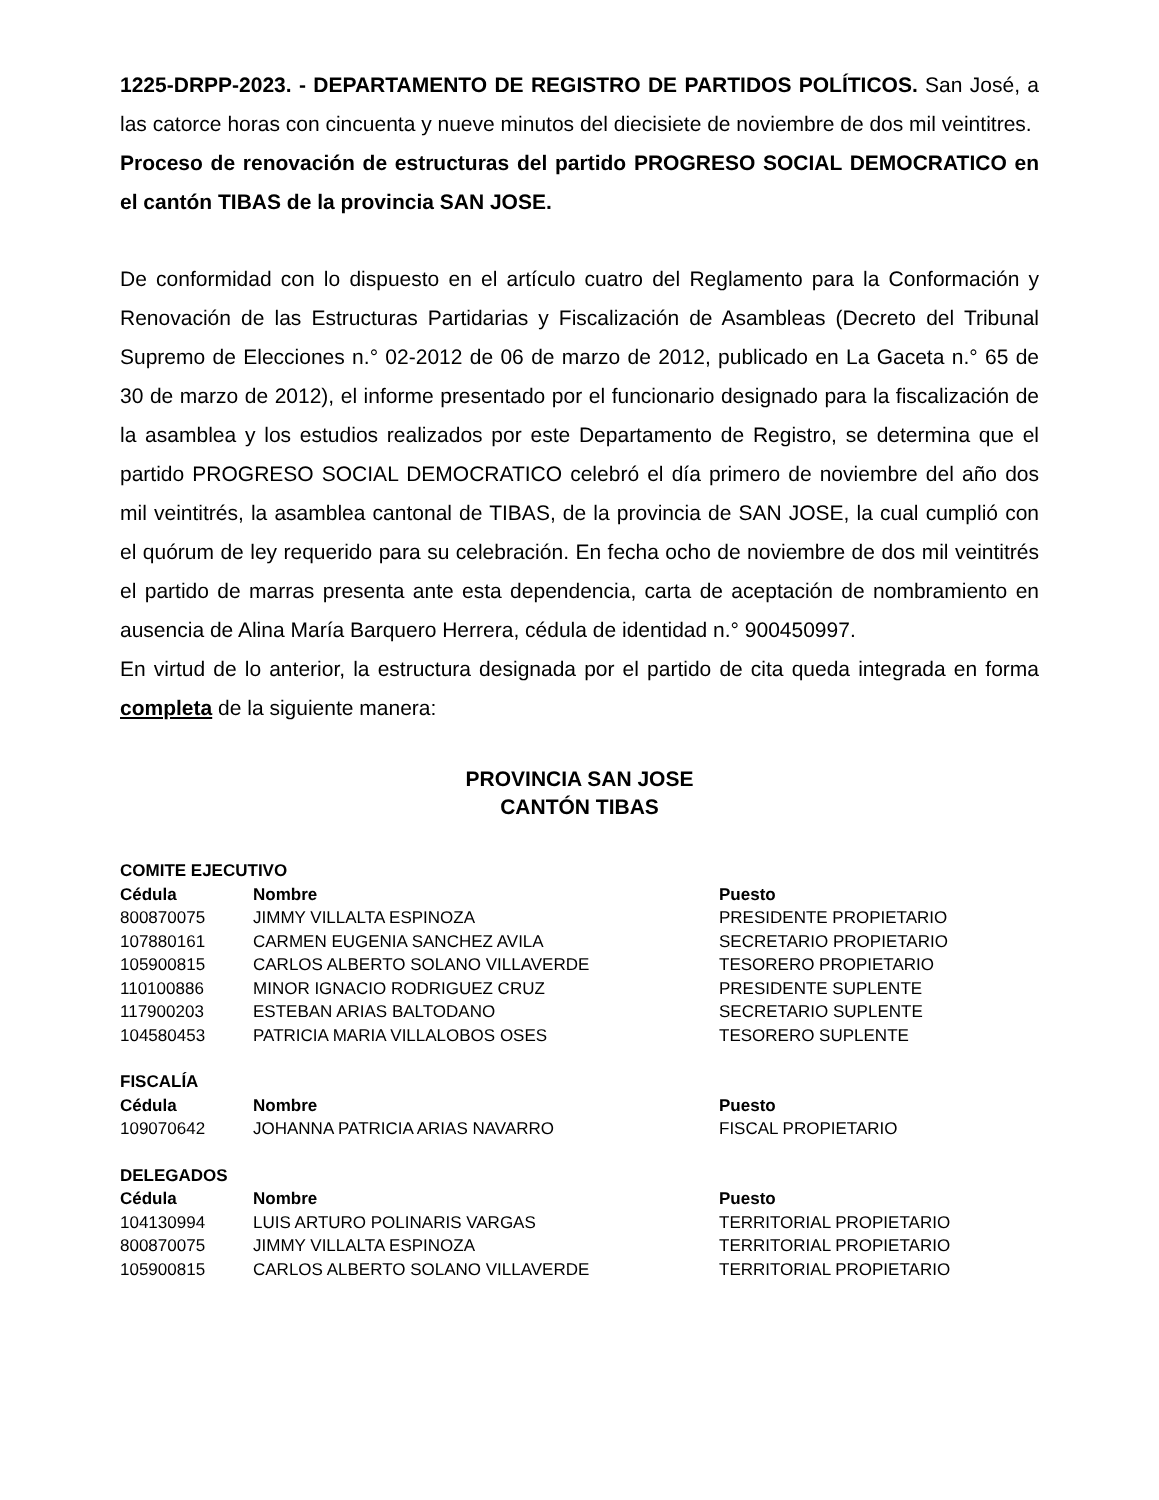1225-DRPP-2023. - DEPARTAMENTO DE REGISTRO DE PARTIDOS POLÍTICOS. San José, a las catorce horas con cincuenta y nueve minutos del diecisiete de noviembre de dos mil veintitres.
Proceso de renovación de estructuras del partido PROGRESO SOCIAL DEMOCRATICO en el cantón TIBAS de la provincia SAN JOSE.
De conformidad con lo dispuesto en el artículo cuatro del Reglamento para la Conformación y Renovación de las Estructuras Partidarias y Fiscalización de Asambleas (Decreto del Tribunal Supremo de Elecciones n.° 02-2012 de 06 de marzo de 2012, publicado en La Gaceta n.° 65 de 30 de marzo de 2012), el informe presentado por el funcionario designado para la fiscalización de la asamblea y los estudios realizados por este Departamento de Registro, se determina que el partido PROGRESO SOCIAL DEMOCRATICO celebró el día primero de noviembre del año dos mil veintitrés, la asamblea cantonal de TIBAS, de la provincia de SAN JOSE, la cual cumplió con el quórum de ley requerido para su celebración. En fecha ocho de noviembre de dos mil veintitrés el partido de marras presenta ante esta dependencia, carta de aceptación de nombramiento en ausencia de Alina María Barquero Herrera, cédula de identidad n.° 900450997.
En virtud de lo anterior, la estructura designada por el partido de cita queda integrada en forma completa de la siguiente manera:
PROVINCIA SAN JOSE
CANTÓN TIBAS
| COMITE EJECUTIVO | | |
| Cédula | Nombre | Puesto |
| 800870075 | JIMMY VILLALTA ESPINOZA | PRESIDENTE PROPIETARIO |
| 107880161 | CARMEN EUGENIA SANCHEZ AVILA | SECRETARIO PROPIETARIO |
| 105900815 | CARLOS ALBERTO SOLANO VILLAVERDE | TESORERO PROPIETARIO |
| 110100886 | MINOR IGNACIO RODRIGUEZ CRUZ | PRESIDENTE SUPLENTE |
| 117900203 | ESTEBAN ARIAS BALTODANO | SECRETARIO SUPLENTE |
| 104580453 | PATRICIA MARIA VILLALOBOS OSES | TESORERO SUPLENTE |
| FISCALÍA | | |
| Cédula | Nombre | Puesto |
| 109070642 | JOHANNA PATRICIA ARIAS NAVARRO | FISCAL PROPIETARIO |
| DELEGADOS | | |
| Cédula | Nombre | Puesto |
| 104130994 | LUIS ARTURO POLINARIS VARGAS | TERRITORIAL PROPIETARIO |
| 800870075 | JIMMY VILLALTA ESPINOZA | TERRITORIAL PROPIETARIO |
| 105900815 | CARLOS ALBERTO SOLANO VILLAVERDE | TERRITORIAL PROPIETARIO |